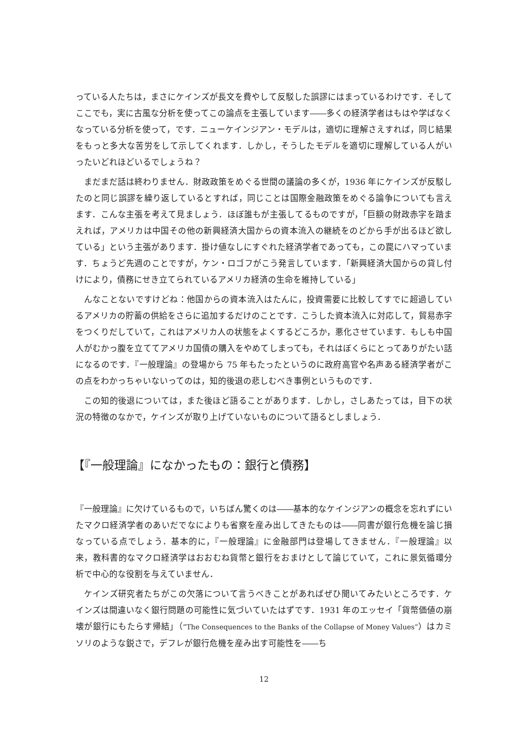っている人たちは，まさにケインズが長文を費やして反駁した誤謬にはまっているわけです．そしてここでも，実に古風な分析を使ってこの論点を主張しています――多くの経済学者はもはや学ばなくなっている分析を使って，です．ニューケインジアン・モデルは，適切に理解さえすれば，同じ結果をもっと多大な苦労をして示してくれます．しかし，そうしたモデルを適切に理解している人がいったいどれほどいるでしょうね？
まだまだ話は終わりません．財政政策をめぐる世間の議論の多くが，1936 年にケインズが反駁したのと同じ誤謬を繰り返しているとすれば，同じことは国際金融政策をめぐる論争についても言えます．こんな主張を考えて見ましょう．ほぼ誰もが主張してるものですが，「巨額の財政赤字を踏まえれば，アメリカは中国その他の新興経済大国からの資本流入の継続をのどから手が出るほど欲している」という主張があります．掛け値なしにすぐれた経済学者であっても，この罠にハマっています．ちょうど先週のことですが，ケン・ロゴフがこう発言しています．「新興経済大国からの貸し付けにより，債務にせき立てられているアメリカ経済の生命を維持している」
んなことないですけどね：他国からの資本流入はたんに，投資需要に比較してすでに超過しているアメリカの貯蓄の供給をさらに追加するだけのことです．こうした資本流入に対応して，貿易赤字をつくりだしていて，これはアメリカ人の状態をよくするどころか，悪化させています．もしも中国人がむかっ腹を立ててアメリカ国債の購入をやめてしまっても，それはぼくらにとってありがたい話になるのです．『一般理論』の登場から 75 年もたったというのに政府高官や名声ある経済学者がこの点をわかっちゃいないってのは，知的後退の悲しむべき事例というものです．
この知的後退については，また後ほど語ることがあります．しかし，さしあたっては，目下の状況の特徴のなかで，ケインズが取り上げていないものについて語るとしましょう．
【『一般理論』になかったもの：銀行と債務】
『一般理論』に欠けているもので，いちばん驚くのは――基本的なケインジアンの概念を忘れずにいたマクロ経済学者のあいだでなによりも省察を産み出してきたものは――同書が銀行危機を論じ損なっている点でしょう．基本的に，『一般理論』に金融部門は登場してきません．『一般理論』以来，教科書的なマクロ経済学はおおむね貨幣と銀行をおまけとして論じていて，これに景気循環分析で中心的な役割を与えていません．
ケインズ研究者たちがこの欠落について言うべきことがあればぜひ聞いてみたいところです．ケインズは間違いなく銀行問題の可能性に気づいていたはずです．1931 年のエッセイ「貨幣価値の崩壊が銀行にもたらす帰結」（“The Consequences to the Banks of the Collapse of Money Values”）はカミソリのような鋭さで，デフレが銀行危機を産み出す可能性を――ち
12